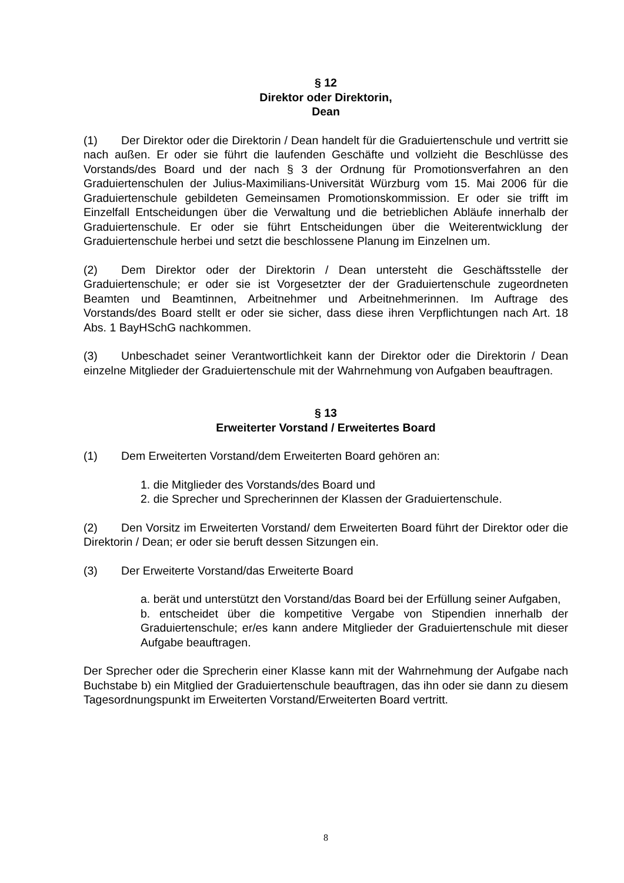§ 12
Direktor oder Direktorin,
Dean
(1) Der Direktor oder die Direktorin / Dean handelt für die Graduiertenschule und vertritt sie nach außen. Er oder sie führt die laufenden Geschäfte und vollzieht die Beschlüsse des Vorstands/des Board und der nach § 3 der Ordnung für Promotionsverfahren an den Graduiertenschulen der Julius-Maximilians-Universität Würzburg vom 15. Mai 2006 für die Graduiertenschule gebildeten Gemeinsamen Promotionskommission. Er oder sie trifft im Einzelfall Entscheidungen über die Verwaltung und die betrieblichen Abläufe innerhalb der Graduiertenschule. Er oder sie führt Entscheidungen über die Weiterentwicklung der Graduiertenschule herbei und setzt die beschlossene Planung im Einzelnen um.
(2) Dem Direktor oder der Direktorin / Dean untersteht die Geschäftsstelle der Graduiertenschule; er oder sie ist Vorgesetzter der der Graduiertenschule zugeordneten Beamten und Beamtinnen, Arbeitnehmer und Arbeitnehmerinnen. Im Auftrage des Vorstands/des Board stellt er oder sie sicher, dass diese ihren Verpflichtungen nach Art. 18 Abs. 1 BayHSchG nachkommen.
(3) Unbeschadet seiner Verantwortlichkeit kann der Direktor oder die Direktorin / Dean einzelne Mitglieder der Graduiertenschule mit der Wahrnehmung von Aufgaben beauftragen.
§ 13
Erweiterter Vorstand / Erweitertes Board
(1) Dem Erweiterten Vorstand/dem Erweiterten Board gehören an:
1. die Mitglieder des Vorstands/des Board und
2. die Sprecher und Sprecherinnen der Klassen der Graduiertenschule.
(2) Den Vorsitz im Erweiterten Vorstand/ dem Erweiterten Board führt der Direktor oder die Direktorin / Dean; er oder sie beruft dessen Sitzungen ein.
(3) Der Erweiterte Vorstand/das Erweiterte Board
a. berät und unterstützt den Vorstand/das Board bei der Erfüllung seiner Aufgaben,
b. entscheidet über die kompetitive Vergabe von Stipendien innerhalb der Graduiertenschule; er/es kann andere Mitglieder der Graduiertenschule mit dieser Aufgabe beauftragen.
Der Sprecher oder die Sprecherin einer Klasse kann mit der Wahrnehmung der Aufgabe nach Buchstabe b) ein Mitglied der Graduiertenschule beauftragen, das ihn oder sie dann zu diesem Tagesordnungspunkt im Erweiterten Vorstand/Erweiterten Board vertritt.
8